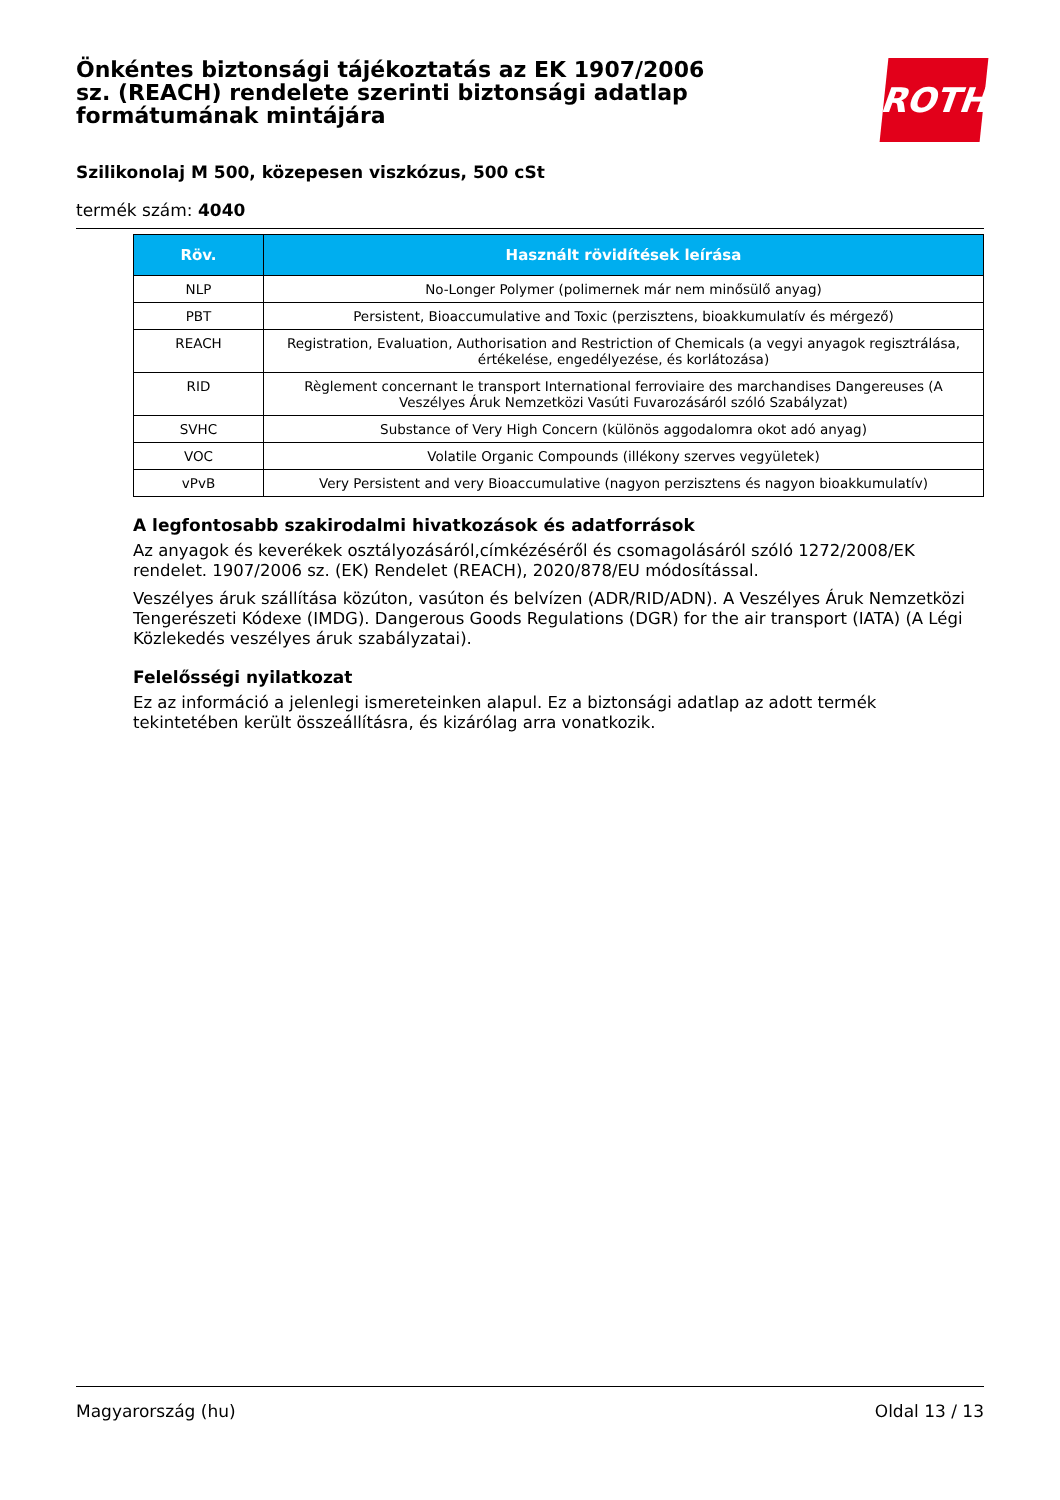Önkéntes biztonsági tájékoztatás az EK 1907/2006 sz. (REACH) rendelete szerinti biztonsági adatlap formátumának mintájára
ROTH
Szilikonolaj M 500, közepesen viszkózus, 500 cSt
termék szám: 4040
| Röv. | Használt rövidítések leírása |
| --- | --- |
| NLP | No-Longer Polymer (polimernek már nem minősülő anyag) |
| PBT | Persistent, Bioaccumulative and Toxic (perzisztens, bioakkumulatív és mérgező) |
| REACH | Registration, Evaluation, Authorisation and Restriction of Chemicals (a vegyi anyagok regisztrálása, értékelése, engedélyezése, és korlátozása) |
| RID | Règlement concernant le transport International ferroviaire des marchandises Dangereuses (A Veszélyes Áruk Nemzetközi Vasúti Fuvarozásáról szóló Szabályzat) |
| SVHC | Substance of Very High Concern (különös aggodalomra okot adó anyag) |
| VOC | Volatile Organic Compounds (illékony szerves vegyületek) |
| vPvB | Very Persistent and very Bioaccumulative (nagyon perzisztens és nagyon bioakkumulatív) |
A legfontosabb szakirodalmi hivatkozások és adatforrások
Az anyagok és keverékek osztályozásáról,címkézéséről és csomagolásáról szóló 1272/2008/EK rendelet. 1907/2006 sz. (EK) Rendelet (REACH), 2020/878/EU módosítással.
Veszélyes áruk szállítása közúton, vasúton és belvízen (ADR/RID/ADN). A Veszélyes Áruk Nemzetközi Tengerészeti Kódexe (IMDG). Dangerous Goods Regulations (DGR) for the air transport (IATA) (A Légi Közlekedés veszélyes áruk szabályzatai).
Felelősségi nyilatkozat
Ez az információ a jelenlegi ismereteinken alapul. Ez a biztonsági adatlap az adott termék tekintetében került összeállításra, és kizárólag arra vonatkozik.
Magyarország (hu) Oldal 13 / 13